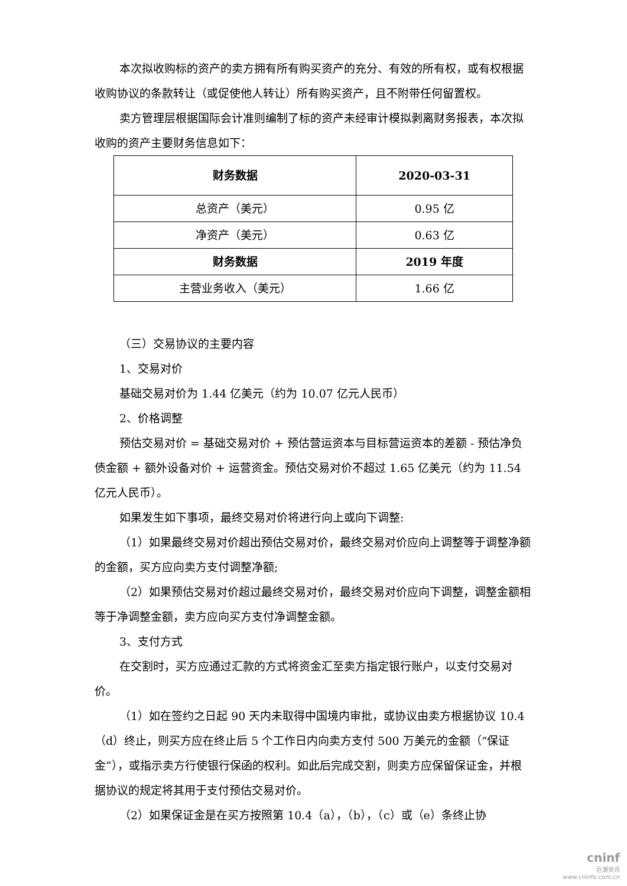本次拟收购标的资产的卖方拥有所有购买资产的充分、有效的所有权，或有权根据收购协议的条款转让（或促使他人转让）所有购买资产，且不附带任何留置权。
卖方管理层根据国际会计准则编制了标的资产未经审计模拟剥离财务报表，本次拟收购的资产主要财务信息如下：
| 财务数据 | 2020-03-31 |
| 总资产（美元） | 0.95 亿 |
| 净资产（美元） | 0.63 亿 |
| 财务数据 | 2019 年度 |
| 主营业务收入（美元） | 1.66 亿 |
（三）交易协议的主要内容
1、交易对价
基础交易对价为 1.44 亿美元（约为 10.07 亿元人民币）
2、价格调整
预估交易对价 = 基础交易对价 + 预估营运资本与目标营运资本的差额 - 预估净负债金额 + 额外设备对价 + 运营资金。预估交易对价不超过 1.65 亿美元（约为 11.54 亿元人民币）。
如果发生如下事项，最终交易对价将进行向上或向下调整:
（1）如果最终交易对价超出预估交易对价，最终交易对价应向上调整等于调整净额的金额，买方应向卖方支付调整净额;
（2）如果预估交易对价超过最终交易对价，最终交易对价应向下调整，调整金额相等于净调整金额，卖方应向买方支付净调整金额。
3、支付方式
在交割时，买方应通过汇款的方式将资金汇至卖方指定银行账户，以支付交易对价。
（1）如在签约之日起 90 天内未取得中国境内审批，或协议由卖方根据协议 10.4（d）终止，则买方应在终止后 5 个工作日内向卖方支付 500 万美元的金额（“保证金”），或指示卖方行使银行保函的权利。如此后完成交割，则卖方应保留保证金，并根据协议的规定将其用于支付预估交易对价。
（2）如果保证金是在买方按照第 10.4（a），（b），（c）或（e）条终止协
cninf
巨潮资讯
www.cninfo.com.cn